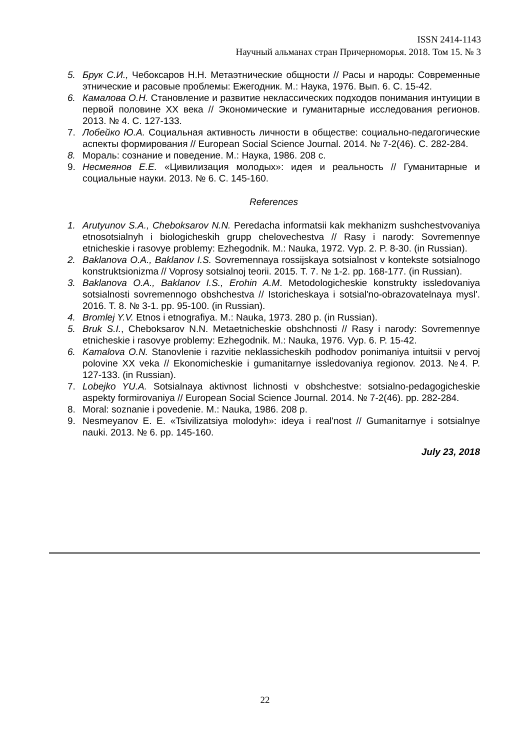ISSN 2414-1143
Научный альманах стран Причерноморья. 2018. Том 15. № 3
5. Брук С.И., Чебоксаров Н.Н. Метаэтнические общности // Расы и народы: Современные этнические и расовые проблемы: Ежегодник. М.: Наука, 1976. Вып. 6. С. 15-42.
6. Камалова О.Н. Становление и развитие неклассических подходов понимания интуиции в первой половине ХХ века // Экономические и гуманитарные исследования регионов. 2013. № 4. С. 127-133.
7. Лобейко Ю.А. Социальная активность личности в обществе: социально-педагогические аспекты формирования // European Social Science Journal. 2014. № 7-2(46). С. 282-284.
8. Мораль: сознание и поведение. М.: Наука, 1986. 208 с.
9. Несмеянов Е.Е. «Цивилизация молодых»: идея и реальность // Гуманитарные и социальные науки. 2013. № 6. С. 145-160.
References
1. Arutyunov S.A., Cheboksarov N.N. Peredacha informatsii kak mekhanizm sushchestvovaniya etnosotsialnyh i biologicheskih grupp chelovechestva // Rasy i narody: Sovremennye etnicheskie i rasovye problemy: Ezhegodnik. M.: Nauka, 1972. Vyp. 2. P. 8-30. (in Russian).
2. Baklanova O.A., Baklanov I.S. Sovremennaya rossijskaya sotsialnost v kontekste sotsialnogo konstruktsionizma // Voprosy sotsialnoj teorii. 2015. T. 7. № 1-2. pp. 168-177. (in Russian).
3. Baklanova O.A., Baklanov I.S., Erohin A.M. Metodologicheskie konstrukty issledovaniya sotsialnosti sovremennogo obshchestva // Istoricheskaya i sotsial'no-obrazovatelnaya mysl'. 2016. T. 8. № 3-1. pp. 95-100. (in Russian).
4. Bromlej Y.V. Etnos i etnografiya. M.: Nauka, 1973. 280 p. (in Russian).
5. Bruk S.I., Cheboksarov N.N. Metaetnicheskie obshchnosti // Rasy i narody: Sovremennye etnicheskie i rasovye problemy: Ezhegodnik. M.: Nauka, 1976. Vyp. 6. P. 15-42.
6. Kamalova O.N. Stanovlenie i razvitie neklassicheskih podhodov ponimaniya intuitsii v pervoj polovine XX veka // Ekonomicheskie i gumanitarnye issledovaniya regionov. 2013. №4. P. 127-133. (in Russian).
7. Lobejko YU.A. Sotsialnaya aktivnost lichnosti v obshchestve: sotsialno-pedagogicheskie aspekty formirovaniya // European Social Science Journal. 2014. № 7-2(46). pp. 282-284.
8. Moral: soznanie i povedenie. M.: Nauka, 1986. 208 p.
9. Nesmeyanov E. E. «Tsivilizatsiya molodyh»: ideya i real'nost // Gumanitarnye i sotsialnye nauki. 2013. № 6. pp. 145-160.
July 23, 2018
22